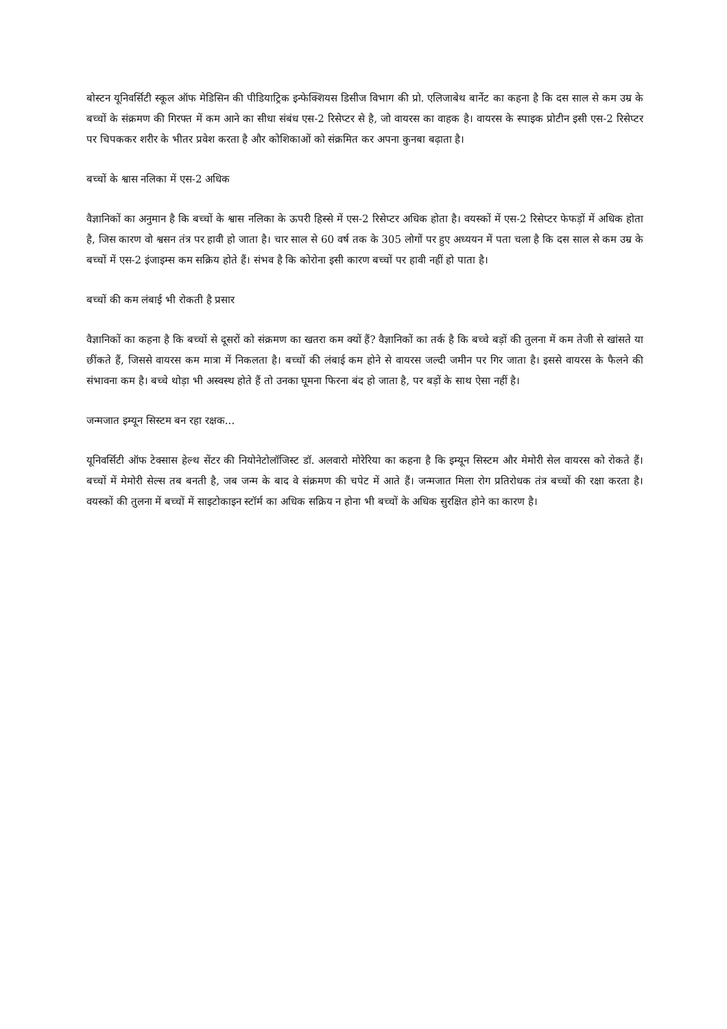बोस्टन यूनिवर्सिटी स्कूल ऑफ मेडिसिन की पीडियाट्रिक इन्फेक्शियस डिसीज विभाग की प्रो. एलिजाबेथ बार्नेट का कहना है कि दस साल से कम उम्र के बच्चों के संक्रमण की गिरफ्त में कम आने का सीधा संबंध एस-2 रिसेप्टर से है, जो वायरस का वाहक है। वायरस के स्पाइक प्रोटीन इसी एस-2 रिसेप्टर पर चिपककर शरीर के भीतर प्रवेश करता है और कोशिकाओं को संक्रमित कर अपना कुनबा बढ़ाता है।
बच्चों के श्वास नलिका में एस-2 अधिक
वैज्ञानिकों का अनुमान है कि बच्चों के श्वास नलिका के ऊपरी हिस्से में एस-2 रिसेप्टर अधिक होता है। वयस्कों में एस-2 रिसेप्टर फेफड़ों में अधिक होता है, जिस कारण वो श्वसन तंत्र पर हावी हो जाता है। चार साल से 60 वर्ष तक के 305 लोगों पर हुए अध्ययन में पता चला है कि दस साल से कम उम्र के बच्चों में एस-2 इंजाइम्स कम सक्रिय होते हैं। संभव है कि कोरोना इसी कारण बच्चों पर हावी नहीं हो पाता है।
बच्चों की कम लंबाई भी रोकती है प्रसार
वैज्ञानिकों का कहना है कि बच्चों से दूसरों को संक्रमण का खतरा कम क्यों हैं? वैज्ञानिकों का तर्क है कि बच्चे बड़ों की तुलना में कम तेजी से खांसते या छींकते हैं, जिससे वायरस कम मात्रा में निकलता है। बच्चों की लंबाई कम होने से वायरस जल्दी जमीन पर गिर जाता है। इससे वायरस के फैलने की संभावना कम है। बच्चे थोड़ा भी अस्वस्थ होते हैं तो उनका घूमना फिरना बंद हो जाता है, पर बड़ों के साथ ऐसा नहीं है।
जन्मजात इम्यून सिस्टम बन रहा रक्षक...
यूनिवर्सिटी ऑफ टेक्सास हेल्थ सेंटर की नियोनेटोलॉजिस्ट डॉ. अलवारो मोरेरिया का कहना है कि इम्यून सिस्टम और मेमोरी सेल वायरस को रोकते हैं। बच्चों में मेमोरी सेल्स तब बनती है, जब जन्म के बाद वे संक्रमण की चपेट में आते हैं। जन्मजात मिला रोग प्रतिरोधक तंत्र बच्चों की रक्षा करता है। वयस्कों की तुलना में बच्चों में साइटोकाइन स्टॉर्म का अधिक सक्रिय न होना भी बच्चों के अधिक सुरक्षित होने का कारण है।